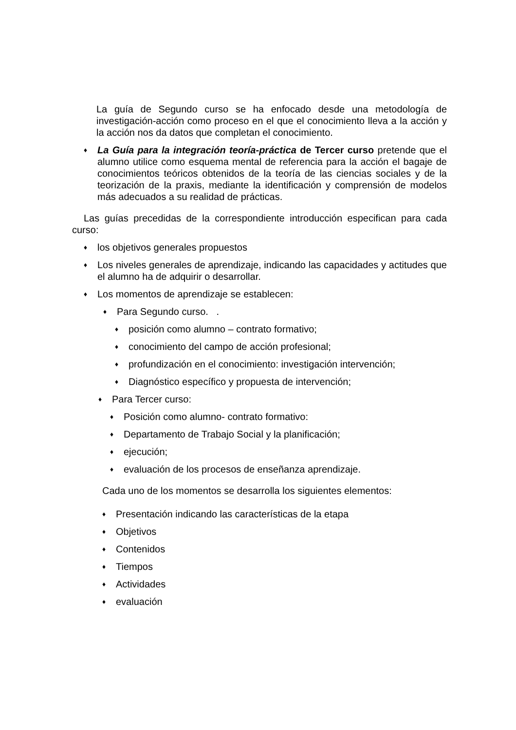La guía de Segundo curso se ha enfocado desde una metodología de investigación-acción como proceso en el que el conocimiento lleva a la acción y la acción nos da datos que completan el conocimiento.
♦ La Guía para la integración teoría-práctica de Tercer curso pretende que el alumno utilice como esquema mental de referencia para la acción el bagaje de conocimientos teóricos obtenidos de la teoría de las ciencias sociales y de la teorización de la praxis, mediante la identificación y comprensión de modelos más adecuados a su realidad de prácticas.
Las guías precedidas de la correspondiente introducción especifican para cada curso:
♦ los objetivos generales propuestos
♦ Los niveles generales de aprendizaje, indicando las capacidades y actitudes que el alumno ha de adquirir o desarrollar.
♦ Los momentos de aprendizaje se establecen:
♦ Para Segundo curso. .
♦ posición como alumno – contrato formativo;
♦ conocimiento del campo de acción profesional;
♦ profundización en el conocimiento: investigación intervención;
♦ Diagnóstico específico y propuesta de intervención;
♦ Para Tercer curso:
♦ Posición como alumno- contrato formativo:
♦ Departamento de Trabajo Social y la planificación;
♦ ejecución;
♦ evaluación de los procesos de enseñanza aprendizaje.
Cada uno de los momentos se desarrolla los siguientes elementos:
♦ Presentación indicando las características de la etapa
♦ Objetivos
♦ Contenidos
♦ Tiempos
♦ Actividades
♦ evaluación